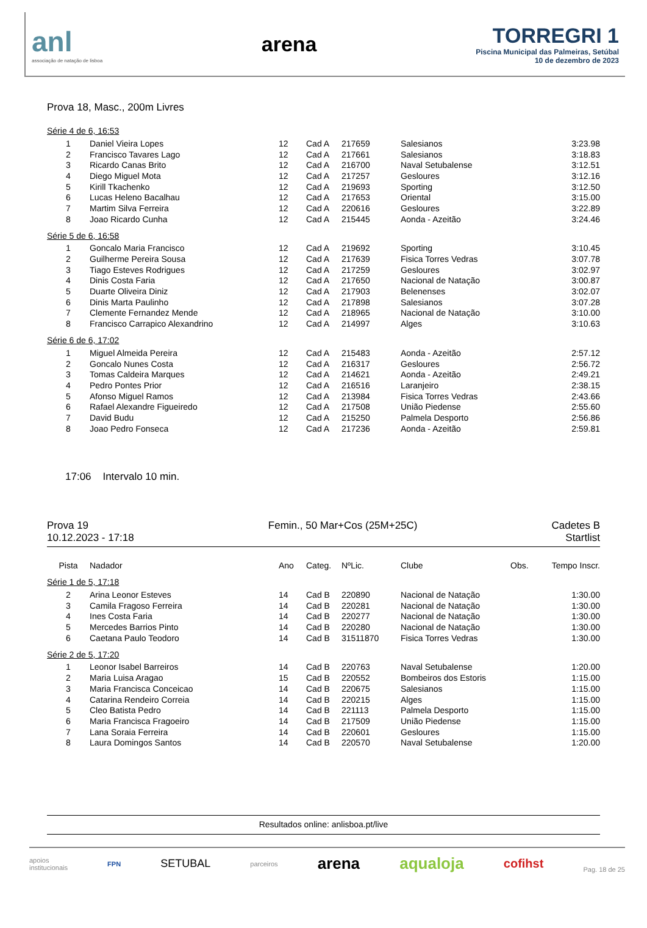anl
associação de natação de lisboa
arena
TORREGRI 1
Piscina Municipal das Palmeiras, Setúbal
10 de dezembro de 2023
Prova 18, Masc., 200m Livres
Série 4 de 6, 16:53
| 1 | Daniel Vieira Lopes | 12 | Cad A | 217659 | Salesianos | 3:23.98 |
| 2 | Francisco Tavares Lago | 12 | Cad A | 217661 | Salesianos | 3:18.83 |
| 3 | Ricardo Canas Brito | 12 | Cad A | 216700 | Naval Setubalense | 3:12.51 |
| 4 | Diego Miguel Mota | 12 | Cad A | 217257 | Gesloures | 3:12.16 |
| 5 | Kirill Tkachenko | 12 | Cad A | 219693 | Sporting | 3:12.50 |
| 6 | Lucas Heleno Bacalhau | 12 | Cad A | 217653 | Oriental | 3:15.00 |
| 7 | Martim Silva Ferreira | 12 | Cad A | 220616 | Gesloures | 3:22.89 |
| 8 | Joao Ricardo Cunha | 12 | Cad A | 215445 | Aonda - Azeitão | 3:24.46 |
Série 5 de 6, 16:58
| 1 | Goncalo Maria Francisco | 12 | Cad A | 219692 | Sporting | 3:10.45 |
| 2 | Guilherme Pereira Sousa | 12 | Cad A | 217639 | Fisica Torres Vedras | 3:07.78 |
| 3 | Tiago Esteves Rodrigues | 12 | Cad A | 217259 | Gesloures | 3:02.97 |
| 4 | Dinis Costa Faria | 12 | Cad A | 217650 | Nacional de Natação | 3:00.87 |
| 5 | Duarte Oliveira Diniz | 12 | Cad A | 217903 | Belenenses | 3:02.07 |
| 6 | Dinis Marta Paulinho | 12 | Cad A | 217898 | Salesianos | 3:07.28 |
| 7 | Clemente Fernandez Mende | 12 | Cad A | 218965 | Nacional de Natação | 3:10.00 |
| 8 | Francisco Carrapico Alexandrino | 12 | Cad A | 214997 | Alges | 3:10.63 |
Série 6 de 6, 17:02
| 1 | Miguel Almeida Pereira | 12 | Cad A | 215483 | Aonda - Azeitão | 2:57.12 |
| 2 | Goncalo Nunes Costa | 12 | Cad A | 216317 | Gesloures | 2:56.72 |
| 3 | Tomas Caldeira Marques | 12 | Cad A | 214621 | Aonda - Azeitão | 2:49.21 |
| 4 | Pedro Pontes Prior | 12 | Cad A | 216516 | Laranjeiro | 2:38.15 |
| 5 | Afonso Miguel Ramos | 12 | Cad A | 213984 | Fisica Torres Vedras | 2:43.66 |
| 6 | Rafael Alexandre Figueiredo | 12 | Cad A | 217508 | União Piedense | 2:55.60 |
| 7 | David Budu | 12 | Cad A | 215250 | Palmela Desporto | 2:56.86 |
| 8 | Joao Pedro Fonseca | 12 | Cad A | 217236 | Aonda - Azeitão | 2:59.81 |
17:06 Intervalo 10 min.
Prova 19
10.12.2023 - 17:18
Femin., 50 Mar+Cos (25M+25C) Cadetes B
Startlist
| Pista | Nadador | Ano | Categ. | NºLic. | Clube | Obs. | Tempo Inscr. |
| --- | --- | --- | --- | --- | --- | --- | --- |
Série 1 de 5, 17:18
| 2 | Arina Leonor Esteves | 14 | Cad B | 220890 | Nacional de Natação | 1:30.00 |
| 3 | Camila Fragoso Ferreira | 14 | Cad B | 220281 | Nacional de Natação | 1:30.00 |
| 4 | Ines Costa Faria | 14 | Cad B | 220277 | Nacional de Natação | 1:30.00 |
| 5 | Mercedes Barrios Pinto | 14 | Cad B | 220280 | Nacional de Natação | 1:30.00 |
| 6 | Caetana Paulo Teodoro | 14 | Cad B | 31511870 | Fisica Torres Vedras | 1:30.00 |
Série 2 de 5, 17:20
| 1 | Leonor Isabel Barreiros | 14 | Cad B | 220763 | Naval Setubalense | 1:20.00 |
| 2 | Maria Luisa Aragao | 15 | Cad B | 220552 | Bombeiros dos Estoris | 1:15.00 |
| 3 | Maria Francisca Conceicao | 14 | Cad B | 220675 | Salesianos | 1:15.00 |
| 4 | Catarina Rendeiro Correia | 14 | Cad B | 220215 | Alges | 1:15.00 |
| 5 | Cleo Batista Pedro | 14 | Cad B | 221113 | Palmela Desporto | 1:15.00 |
| 6 | Maria Francisca Fragoeiro | 14 | Cad B | 217509 | União Piedense | 1:15.00 |
| 7 | Lana Soraia Ferreira | 14 | Cad B | 220601 | Gesloures | 1:15.00 |
| 8 | Laura Domingos Santos | 14 | Cad B | 220570 | Naval Setubalense | 1:20.00 |
Resultados online: anlisboa.pt/live
apoios
institucionais
FPN
SETUBAL
parceiros
arena aqualoja cofihst
Pag. 18 de 25